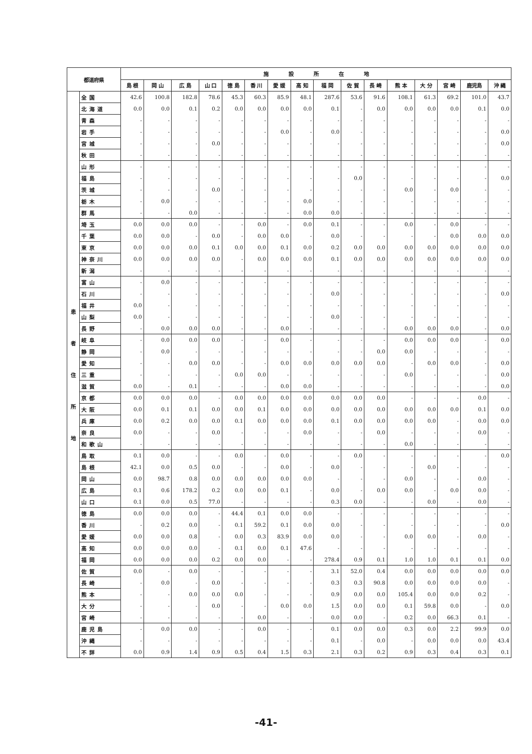| 都道府県 | | 施 設 所 在 地 | | | | | | | | | | | | | | | |
| --- | --- | --- | --- | --- | --- | --- | --- | --- | --- | --- | --- | --- | --- | --- | --- | --- | --- |
| | | 島 根 | 岡 山 | 広 島 | 山 口 | 徳 島 | 香 川 | 愛 媛 | 高 知 | 福 岡 | 佐 賀 | 長 崎 | 熊 本 | 大 分 | 宮 崎 | 鹿児島 | 沖 縄 |
| 患 者 住 所 地 | 全国 | 42.6 | 100.8 | 182.8 | 78.6 | 45.3 | 60.3 | 85.9 | 48.1 | 287.6 | 53.6 | 91.6 | 108.1 | 61.3 | 69.2 | 101.0 | 43.7 |
| | 北海道 | 0.0 | 0.0 | 0.1 | 0.2 | 0.0 | 0.0 | 0.0 | 0.0 | 0.1 | - | 0.0 | 0.0 | 0.0 | 0.0 | 0.1 | 0.0 |
| | 青森 | - | - | - | - | - | - | - | - | - | - | - | - | - | - | - | - |
| | 岩手 | - | - | - | - | - | - | 0.0 | - | 0.0 | - | - | - | - | - | - | 0.0 |
| | 宮城 | - | - | - | 0.0 | - | - | - | - | - | - | - | - | - | - | - | 0.0 |
| | 秋田 | - | - | - | - | - | - | - | - | - | - | - | - | - | - | - | - |
| | 山形 | - | - | - | - | - | - | - | - | - | - | - | - | - | - | - | - |
| | 福島 | - | - | - | - | - | - | - | - | - | 0.0 | - | - | - | - | - | 0.0 |
| | 茨城 | - | - | - | 0.0 | - | - | - | - | - | - | - | 0.0 | - | 0.0 | - | - |
| | 栃木 | - | 0.0 | - | - | - | - | - | 0.0 | - | - | - | - | - | - | - | - |
| | 群馬 | - | - | 0.0 | - | - | - | - | 0.0 | 0.0 | - | - | - | - | - | - | - |
| | 埼玉 | 0.0 | 0.0 | 0.0 | - | - | 0.0 | - | 0.0 | 0.1 | - | - | 0.0 | - | 0.0 | - | - |
| | 千葉 | 0.0 | 0.0 | - | 0.0 | - | 0.0 | 0.0 | - | 0.0 | - | - | - | - | 0.0 | 0.0 | 0.0 |
| | 東京 | 0.0 | 0.0 | 0.0 | 0.1 | 0.0 | 0.0 | 0.1 | 0.0 | 0.2 | 0.0 | 0.0 | 0.0 | 0.0 | 0.0 | 0.0 | 0.0 |
| | 神奈川 | 0.0 | 0.0 | 0.0 | 0.0 | - | 0.0 | 0.0 | 0.0 | 0.1 | 0.0 | 0.0 | 0.0 | 0.0 | 0.0 | 0.0 | 0.0 |
| | 新潟 | - | - | - | - | - | - | - | - | - | - | - | - | - | - | - | - |
| | 富山 | - | 0.0 | - | - | - | - | - | - | - | - | - | - | - | - | - | - |
| | 石川 | - | - | - | - | - | - | - | - | 0.0 | - | - | - | - | - | - | 0.0 |
| | 福井 | 0.0 | - | - | - | - | - | - | - | - | - | - | - | - | - | - | - |
| | 山梨 | 0.0 | - | - | - | - | - | - | - | 0.0 | - | - | - | - | - | - | - |
| | 長野 | - | 0.0 | 0.0 | 0.0 | - | - | 0.0 | - | - | - | - | 0.0 | 0.0 | 0.0 | - | 0.0 |
| | 岐阜 | - | 0.0 | 0.0 | 0.0 | - | - | 0.0 | - | - | - | - | 0.0 | 0.0 | 0.0 | - | 0.0 |
| | 静岡 | - | 0.0 | - | - | - | - | - | - | - | - | 0.0 | 0.0 | - | - | - | - |
| | 愛知 | - | - | 0.0 | 0.0 | - | - | 0.0 | 0.0 | 0.0 | 0.0 | 0.0 | - | 0.0 | 0.0 | - | 0.0 |
| | 三重 | - | - | - | - | 0.0 | 0.0 | - | - | - | - | - | 0.0 | - | - | - | 0.0 |
| | 滋賀 | 0.0 | - | 0.1 | - | - | - | 0.0 | 0.0 | - | - | - | - | - | - | - | 0.0 |
| | 京都 | 0.0 | 0.0 | 0.0 | - | 0.0 | 0.0 | 0.0 | 0.0 | 0.0 | 0.0 | 0.0 | - | - | - | 0.0 | - |
| | 大阪 | 0.0 | 0.1 | 0.1 | 0.0 | 0.0 | 0.1 | 0.0 | 0.0 | 0.0 | 0.0 | 0.0 | 0.0 | 0.0 | 0.0 | 0.1 | 0.0 |
| | 兵庫 | 0.0 | 0.2 | 0.0 | 0.0 | 0.1 | 0.0 | 0.0 | 0.0 | 0.1 | 0.0 | 0.0 | 0.0 | 0.0 | - | 0.0 | 0.0 |
| | 奈良 | 0.0 | - | - | 0.0 | - | - | - | 0.0 | - | - | 0.0 | - | - | - | 0.0 | - |
| | 和歌山 | - | - | - | - | - | - | - | - | - | - | - | 0.0 | - | - | - | - |
| | 鳥取 | 0.1 | 0.0 | - | - | 0.0 | - | 0.0 | - | - | 0.0 | - | - | - | - | - | 0.0 |
| | 島根 | 42.1 | 0.0 | 0.5 | 0.0 | - | - | 0.0 | - | 0.0 | - | - | - | 0.0 | - | - | - |
| | 岡山 | 0.0 | 98.7 | 0.8 | 0.0 | 0.0 | 0.0 | 0.0 | 0.0 | - | - | - | 0.0 | - | - | 0.0 | - |
| | 広島 | 0.1 | 0.6 | 178.2 | 0.2 | 0.0 | 0.0 | 0.1 | - | 0.0 | - | 0.0 | 0.0 | - | 0.0 | 0.0 | - |
| | 山口 | 0.1 | 0.0 | 0.5 | 77.0 | - | - | - | - | 0.3 | 0.0 | - | - | 0.0 | - | 0.0 | - |
| | 徳島 | 0.0 | 0.0 | 0.0 | - | 44.4 | 0.1 | 0.0 | 0.0 | - | - | - | - | - | - | - | - |
| | 香川 | - | 0.2 | 0.0 | - | 0.1 | 59.2 | 0.1 | 0.0 | 0.0 | - | - | - | - | - | - | 0.0 |
| | 愛媛 | 0.0 | 0.0 | 0.8 | - | 0.0 | 0.3 | 83.9 | 0.0 | 0.0 | - | - | 0.0 | 0.0 | - | 0.0 | - |
| | 高知 | 0.0 | 0.0 | 0.0 | - | 0.1 | 0.0 | 0.1 | 47.6 | - | - | - | - | - | - | - | - |
| | 福岡 | 0.0 | 0.0 | 0.0 | 0.2 | 0.0 | 0.0 | - | - | 278.4 | 0.9 | 0.1 | 1.0 | 1.0 | 0.1 | 0.1 | 0.0 |
| | 佐賀 | 0.0 | - | 0.0 | - | - | - | - | - | 3.1 | 52.0 | 0.4 | 0.0 | 0.0 | 0.0 | 0.0 | 0.0 |
| | 長崎 | - | 0.0 | - | 0.0 | - | - | - | - | 0.3 | 0.3 | 90.8 | 0.0 | 0.0 | 0.0 | 0.0 | - |
| | 熊本 | - | - | 0.0 | 0.0 | 0.0 | - | - | - | 0.9 | 0.0 | 0.0 | 105.4 | 0.0 | 0.0 | 0.2 | - |
| | 大分 | - | - | - | 0.0 | - | - | 0.0 | 0.0 | 1.5 | 0.0 | 0.0 | 0.1 | 59.8 | 0.0 | - | 0.0 |
| | 宮崎 | - | - | - | - | - | 0.0 | - | - | 0.0 | 0.0 | - | 0.2 | 0.0 | 66.3 | 0.1 | - |
| | 鹿児島 | - | 0.0 | 0.0 | - | - | 0.0 | - | - | 0.1 | 0.0 | 0.0 | 0.3 | 0.0 | 2.2 | 99.9 | 0.0 |
| | 沖縄 | - | - | - | - | - | - | - | - | 0.1 | - | 0.0 | - | 0.0 | 0.0 | 0.0 | 43.4 |
| | 不詳 | 0.0 | 0.9 | 1.4 | 0.9 | 0.5 | 0.4 | 1.5 | 0.3 | 2.1 | 0.3 | 0.2 | 0.9 | 0.3 | 0.4 | 0.3 | 0.1 |
-41-